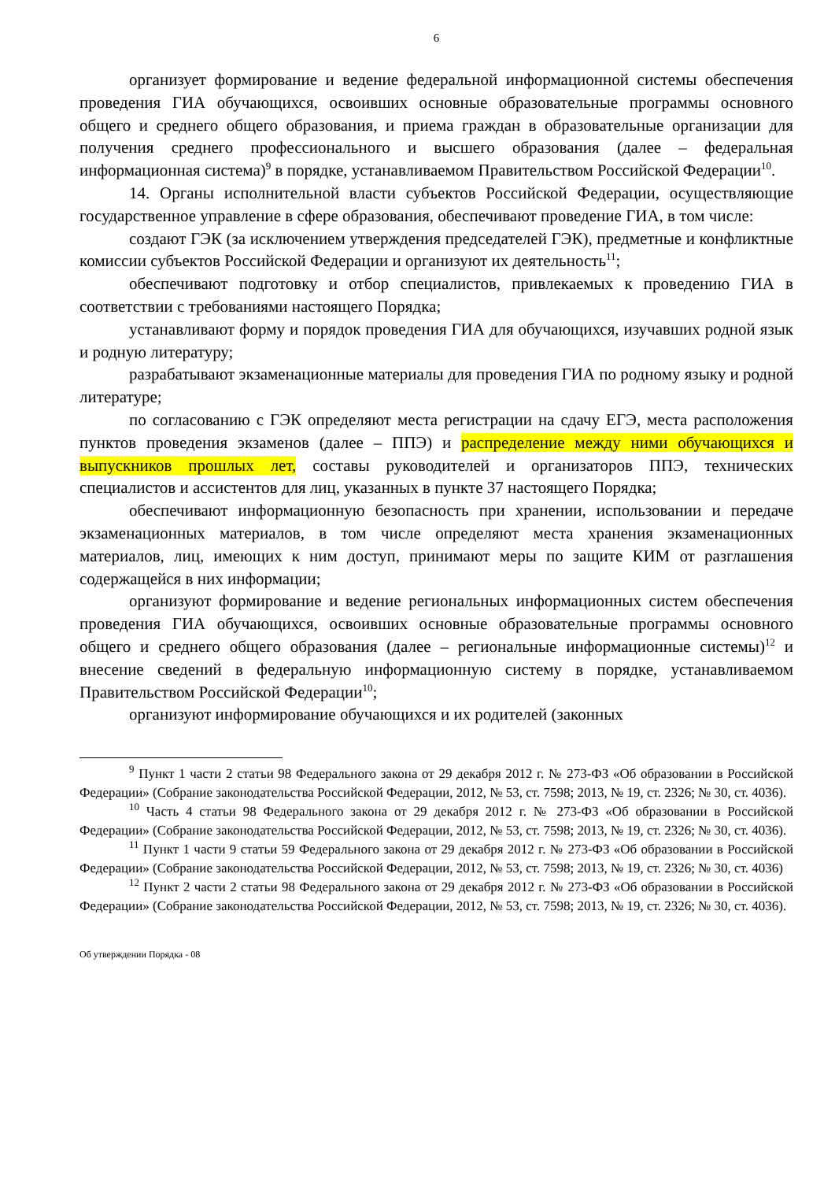6
организует формирование и ведение федеральной информационной системы обеспечения проведения ГИА обучающихся, освоивших основные образовательные программы основного общего и среднего общего образования, и приема граждан в образовательные организации для получения среднего профессионального и высшего образования (далее – федеральная информационная система)<sup>9</sup> в порядке, устанавливаемом Правительством Российской Федерации<sup>10</sup>.
14. Органы исполнительной власти субъектов Российской Федерации, осуществляющие государственное управление в сфере образования, обеспечивают проведение ГИА, в том числе:
создают ГЭК (за исключением утверждения председателей ГЭК), предметные и конфликтные комиссии субъектов Российской Федерации и организуют их деятельность<sup>11</sup>;
обеспечивают подготовку и отбор специалистов, привлекаемых к проведению ГИА в соответствии с требованиями настоящего Порядка;
устанавливают форму и порядок проведения ГИА для обучающихся, изучавших родной язык и родную литературу;
разрабатывают экзаменационные материалы для проведения ГИА по родному языку и родной литературе;
по согласованию с ГЭК определяют места регистрации на сдачу ЕГЭ, места расположения пунктов проведения экзаменов (далее – ППЭ) и распределение между ними обучающихся и выпускников прошлых лет, составы руководителей и организаторов ППЭ, технических специалистов и ассистентов для лиц, указанных в пункте 37 настоящего Порядка;
обеспечивают информационную безопасность при хранении, использовании и передаче экзаменационных материалов, в том числе определяют места хранения экзаменационных материалов, лиц, имеющих к ним доступ, принимают меры по защите КИМ от разглашения содержащейся в них информации;
организуют формирование и ведение региональных информационных систем обеспечения проведения ГИА обучающихся, освоивших основные образовательные программы основного общего и среднего общего образования (далее – региональные информационные системы)<sup>12</sup> и внесение сведений в федеральную информационную систему в порядке, устанавливаемом Правительством Российской Федерации<sup>10</sup>;
организуют информирование обучающихся и их родителей (законных
<sup>9</sup> Пункт 1 части 2 статьи 98 Федерального закона от 29 декабря 2012 г. № 273-ФЗ «Об образовании в Российской Федерации» (Собрание законодательства Российской Федерации, 2012, № 53, ст. 7598; 2013, № 19, ст. 2326; № 30, ст. 4036).
<sup>10</sup> Часть 4 статьи 98 Федерального закона от 29 декабря 2012 г. № 273-ФЗ «Об образовании в Российской Федерации» (Собрание законодательства Российской Федерации, 2012, № 53, ст. 7598; 2013, № 19, ст. 2326; № 30, ст. 4036).
<sup>11</sup> Пункт 1 части 9 статьи 59 Федерального закона от 29 декабря 2012 г. № 273-ФЗ «Об образовании в Российской Федерации» (Собрание законодательства Российской Федерации, 2012, № 53, ст. 7598; 2013, № 19, ст. 2326; № 30, ст. 4036)
<sup>12</sup> Пункт 2 части 2 статьи 98 Федерального закона от 29 декабря 2012 г. № 273-ФЗ «Об образовании в Российской Федерации» (Собрание законодательства Российской Федерации, 2012, № 53, ст. 7598; 2013, № 19, ст. 2326; № 30, ст. 4036).
Об утверждении Порядка - 08